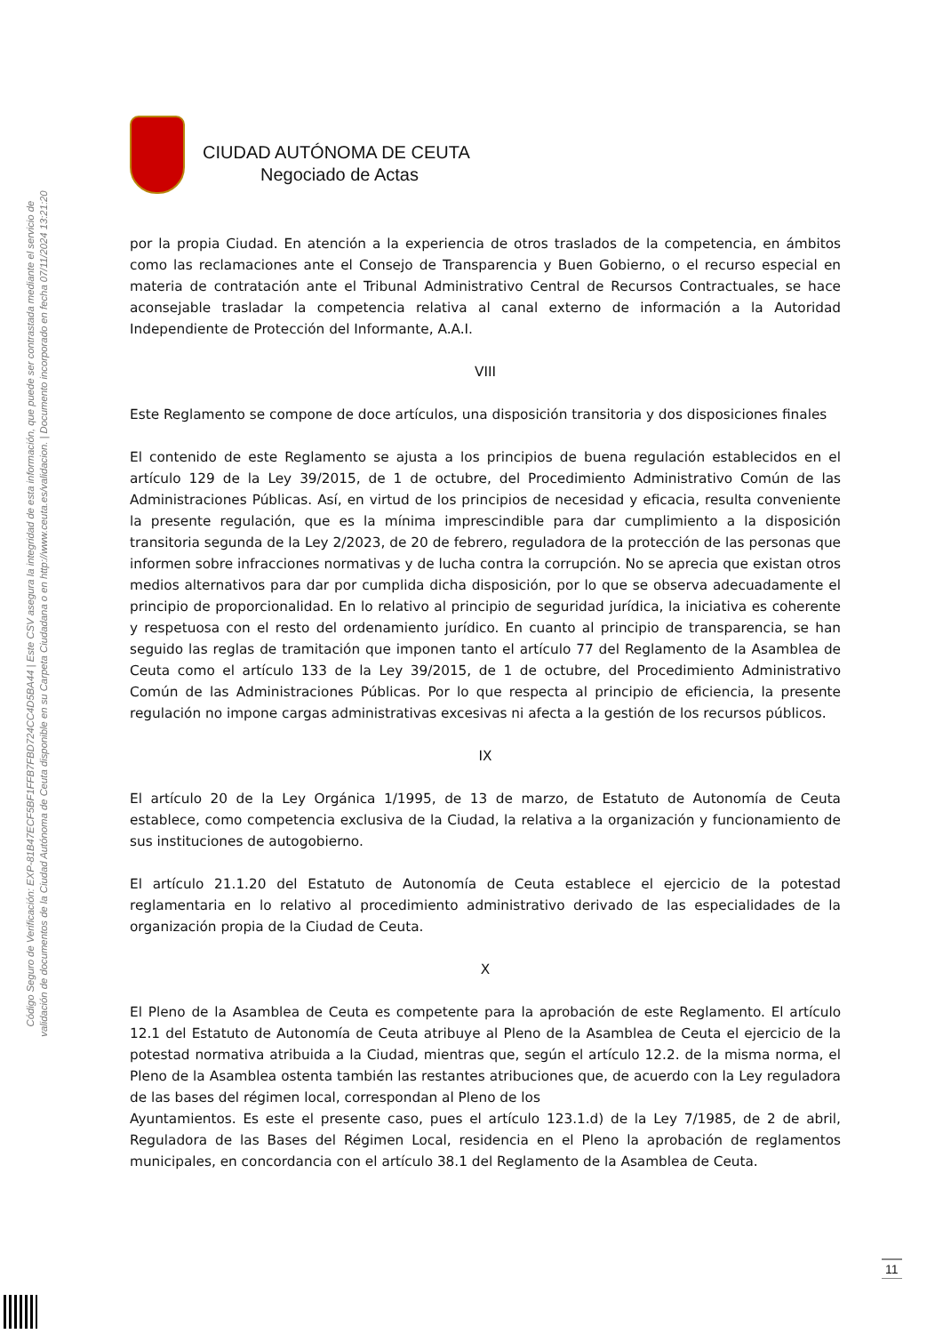Código Seguro de Verificación: EXP-81B47ECF5BF1FFB7FBD724CC4D5BA44 | Este CSV asegura la integridad de esta información, que puede ser contrastada mediante el servicio de
validación de documentos de la Ciudad Autónoma de Ceuta disponible en su Carpeta Ciudadana o en http://www.ceuta.es/validacion. | Documento incorporado en fecha 07/11/2024 13:21:20
CIUDAD AUTÓNOMA DE CEUTA
Negociado de Actas
por la propia Ciudad. En atención a la experiencia de otros traslados de la competencia, en ámbitos como las reclamaciones ante el Consejo de Transparencia y Buen Gobierno, o el recurso especial en materia de contratación ante el Tribunal Administrativo Central de Recursos Contractuales, se hace aconsejable trasladar la competencia relativa al canal externo de información a la Autoridad Independiente de Protección del Informante, A.A.I.
VIII
Este Reglamento se compone de doce artículos, una disposición transitoria y dos disposiciones finales
El contenido de este Reglamento se ajusta a los principios de buena regulación establecidos en el artículo 129 de la Ley 39/2015, de 1 de octubre, del Procedimiento Administrativo Común de las Administraciones Públicas. Así, en virtud de los principios de necesidad y eficacia, resulta conveniente la presente regulación, que es la mínima imprescindible para dar cumplimiento a la disposición transitoria segunda de la Ley 2/2023, de 20 de febrero, reguladora de la protección de las personas que informen sobre infracciones normativas y de lucha contra la corrupción. No se aprecia que existan otros medios alternativos para dar por cumplida dicha disposición, por lo que se observa adecuadamente el principio de proporcionalidad. En lo relativo al principio de seguridad jurídica, la iniciativa es coherente y respetuosa con el resto del ordenamiento jurídico. En cuanto al principio de transparencia, se han seguido las reglas de tramitación que imponen tanto el artículo 77 del Reglamento de la Asamblea de Ceuta como el artículo 133 de la Ley 39/2015, de 1 de octubre, del Procedimiento Administrativo Común de las Administraciones Públicas. Por lo que respecta al principio de eficiencia, la presente regulación no impone cargas administrativas excesivas ni afecta a la gestión de los recursos públicos.
IX
El artículo 20 de la Ley Orgánica 1/1995, de 13 de marzo, de Estatuto de Autonomía de Ceuta establece, como competencia exclusiva de la Ciudad, la relativa a la organización y funcionamiento de sus instituciones de autogobierno.
El artículo 21.1.20 del Estatuto de Autonomía de Ceuta establece el ejercicio de la potestad reglamentaria en lo relativo al procedimiento administrativo derivado de las especialidades de la organización propia de la Ciudad de Ceuta.
X
El Pleno de la Asamblea de Ceuta es competente para la aprobación de este Reglamento. El artículo 12.1 del Estatuto de Autonomía de Ceuta atribuye al Pleno de la Asamblea de Ceuta el ejercicio de la potestad normativa atribuida a la Ciudad, mientras que, según el artículo 12.2. de la misma norma, el Pleno de la Asamblea ostenta también las restantes atribuciones que, de acuerdo con la Ley reguladora de las bases del régimen local, correspondan al Pleno de los
Ayuntamientos. Es este el presente caso, pues el artículo 123.1.d) de la Ley 7/1985, de 2 de abril, Reguladora de las Bases del Régimen Local, residencia en el Pleno la aprobación de reglamentos municipales, en concordancia con el artículo 38.1 del Reglamento de la Asamblea de Ceuta.
11